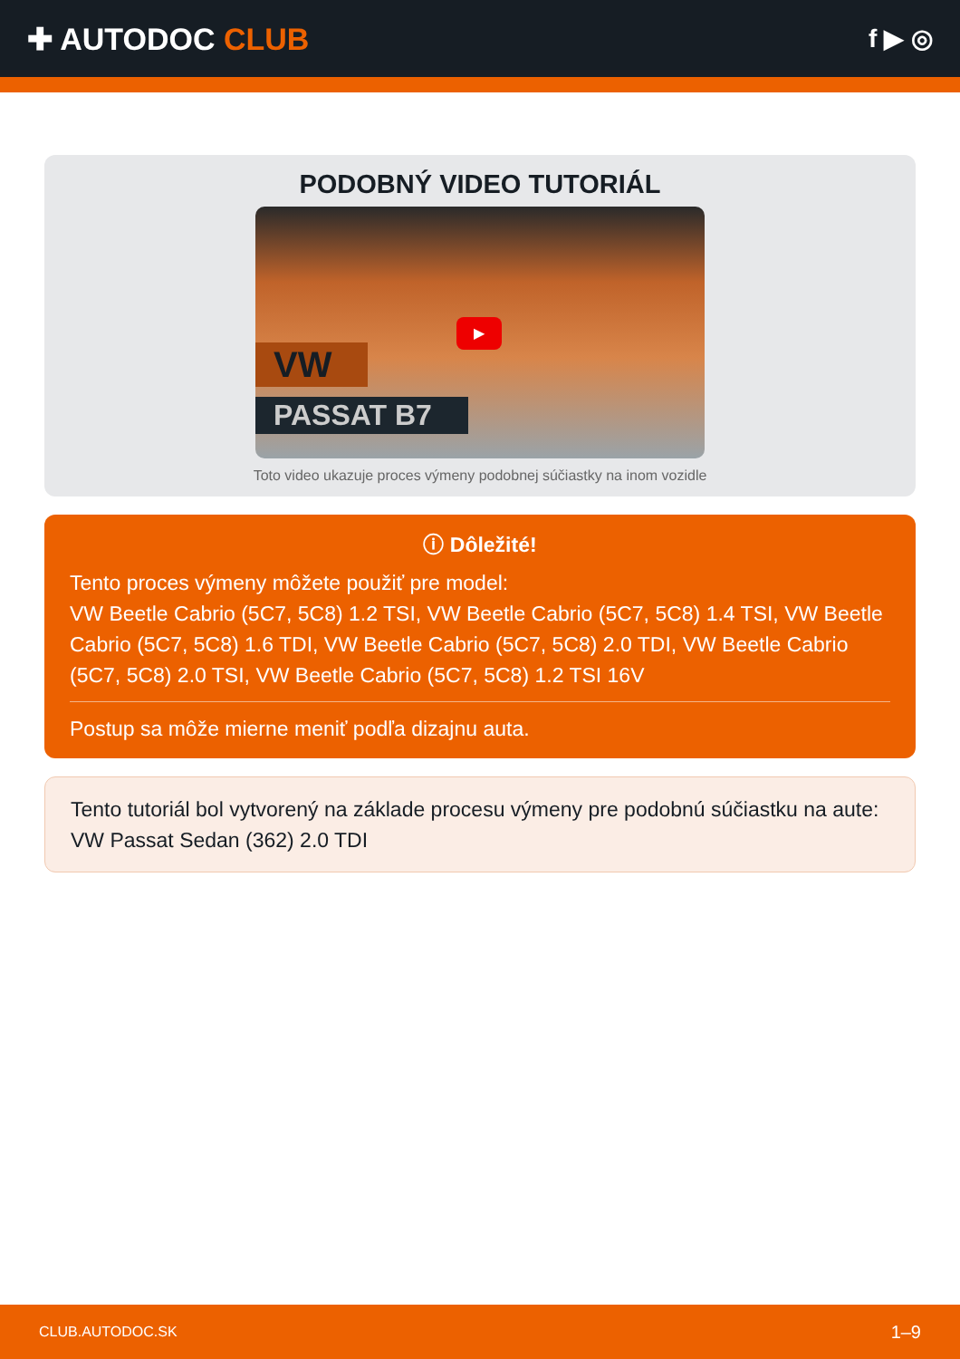✚ AUTODOC CLUB
f ▶ ◎
PODOBNÝ VIDEO TUTORIÁL
VW
▶
PASSAT B7
Toto video ukazuje proces výmeny podobnej súčiastky na inom vozidle
ⓘ Dôležité!
Tento proces výmeny môžete použiť pre model:
VW Beetle Cabrio (5C7, 5C8) 1.2 TSI, VW Beetle Cabrio (5C7, 5C8) 1.4 TSI, VW Beetle Cabrio (5C7, 5C8) 1.6 TDI, VW Beetle Cabrio (5C7, 5C8) 2.0 TDI, VW Beetle Cabrio (5C7, 5C8) 2.0 TSI, VW Beetle Cabrio (5C7, 5C8) 1.2 TSI 16V
Postup sa môže mierne meniť podľa dizajnu auta.
Tento tutoriál bol vytvorený na základe procesu výmeny pre podobnú súčiastku na aute: VW Passat Sedan (362) 2.0 TDI
CLUB.AUTODOC.SK 1–9